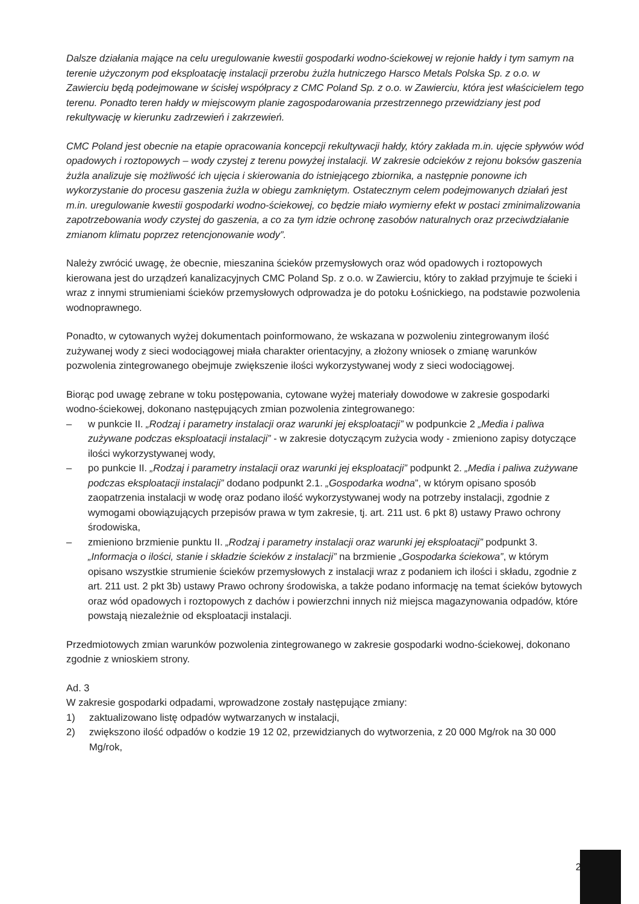Dalsze działania mające na celu uregulowanie kwestii gospodarki wodno-ściekowej w rejonie hałdy i tym samym na terenie użyczonym pod eksploatację instalacji przerobu żużla hutniczego Harsco Metals Polska Sp. z o.o. w Zawierciu będą podejmowane w ścisłej współpracy z CMC Poland Sp. z o.o. w Zawierciu, która jest właścicielem tego terenu. Ponadto teren hałdy w miejscowym planie zagospodarowania przestrzennego przewidziany jest pod rekultywację w kierunku zadrzewień i zakrzewień.
CMC Poland jest obecnie na etapie opracowania koncepcji rekultywacji hałdy, który zakłada m.in. ujęcie spływów wód opadowych i roztopowych – wody czystej z terenu powyżej instalacji. W zakresie odcieków z rejonu boksów gaszenia żużla analizuje się możliwość ich ujęcia i skierowania do istniejącego zbiornika, a następnie ponowne ich wykorzystanie do procesu gaszenia żużla w obiegu zamkniętym. Ostatecznym celem podejmowanych działań jest m.in. uregulowanie kwestii gospodarki wodno-ściekowej, co będzie miało wymierny efekt w postaci zminimalizowania zapotrzebowania wody czystej do gaszenia, a co za tym idzie ochronę zasobów naturalnych oraz przeciwdziałanie zmianom klimatu poprzez retencjonowanie wody”.
Należy zwrócić uwagę, że obecnie, mieszanina ścieków przemysłowych oraz wód opadowych i roztopowych kierowana jest do urządzeń kanalizacyjnych CMC Poland Sp. z o.o. w Zawierciu, który to zakład przyjmuje te ścieki i wraz z innymi strumieniami ścieków przemysłowych odprowadza je do potoku Łośnickiego, na podstawie pozwolenia wodnoprawnego.
Ponadto, w cytowanych wyżej dokumentach poinformowano, że wskazana w pozwoleniu zintegrowanym ilość zużywanej wody z sieci wodociągowej miała charakter orientacyjny, a złożony wniosek o zmianę warunków pozwolenia zintegrowanego obejmuje zwiększenie ilości wykorzystywanej wody z sieci wodociągowej.
Biorąc pod uwagę zebrane w toku postępowania, cytowane wyżej materiały dowodowe w zakresie gospodarki wodno-ściekowej, dokonano następujących zmian pozwolenia zintegrowanego:
– w punkcie II. „Rodzaj i parametry instalacji oraz warunki jej eksploatacji” w podpunkcie 2 „Media i paliwa zużywane podczas eksploatacji instalacji” - w zakresie dotyczącym zużycia wody - zmieniono zapisy dotyczące ilości wykorzystywanej wody,
– po punkcie II. „Rodzaj i parametry instalacji oraz warunki jej eksploatacji” podpunkt 2. „Media i paliwa zużywane podczas eksploatacji instalacji” dodano podpunkt 2.1. „Gospodarka wodna”, w którym opisano sposób zaopatrzenia instalacji w wodę oraz podano ilość wykorzystywanej wody na potrzeby instalacji, zgodnie z wymogami obowiązujących przepisów prawa w tym zakresie, tj. art. 211 ust. 6 pkt 8) ustawy Prawo ochrony środowiska,
– zmieniono brzmienie punktu II. „Rodzaj i parametry instalacji oraz warunki jej eksploatacji” podpunkt 3. „Informacja o ilości, stanie i składzie ścieków z instalacji” na brzmienie „Gospodarka ściekowa”, w którym opisano wszystkie strumienie ścieków przemysłowych z instalacji wraz z podaniem ich ilości i składu, zgodnie z art. 211 ust. 2 pkt 3b) ustawy Prawo ochrony środowiska, a także podano informację na temat ścieków bytowych oraz wód opadowych i roztopowych z dachów i powierzchni innych niż miejsca magazynowania odpadów, które powstają niezależnie od eksploatacji instalacji.
Przedmiotowych zmian warunków pozwolenia zintegrowanego w zakresie gospodarki wodno-ściekowej, dokonano zgodnie z wnioskiem strony.
Ad. 3
W zakresie gospodarki odpadami, wprowadzone zostały następujące zmiany:
1) zaktualizowano listę odpadów wytwarzanych w instalacji,
2) zwiększono ilość odpadów o kodzie 19 12 02, przewidzianych do wytworzenia, z 20 000 Mg/rok na 30 000 Mg/rok,
2